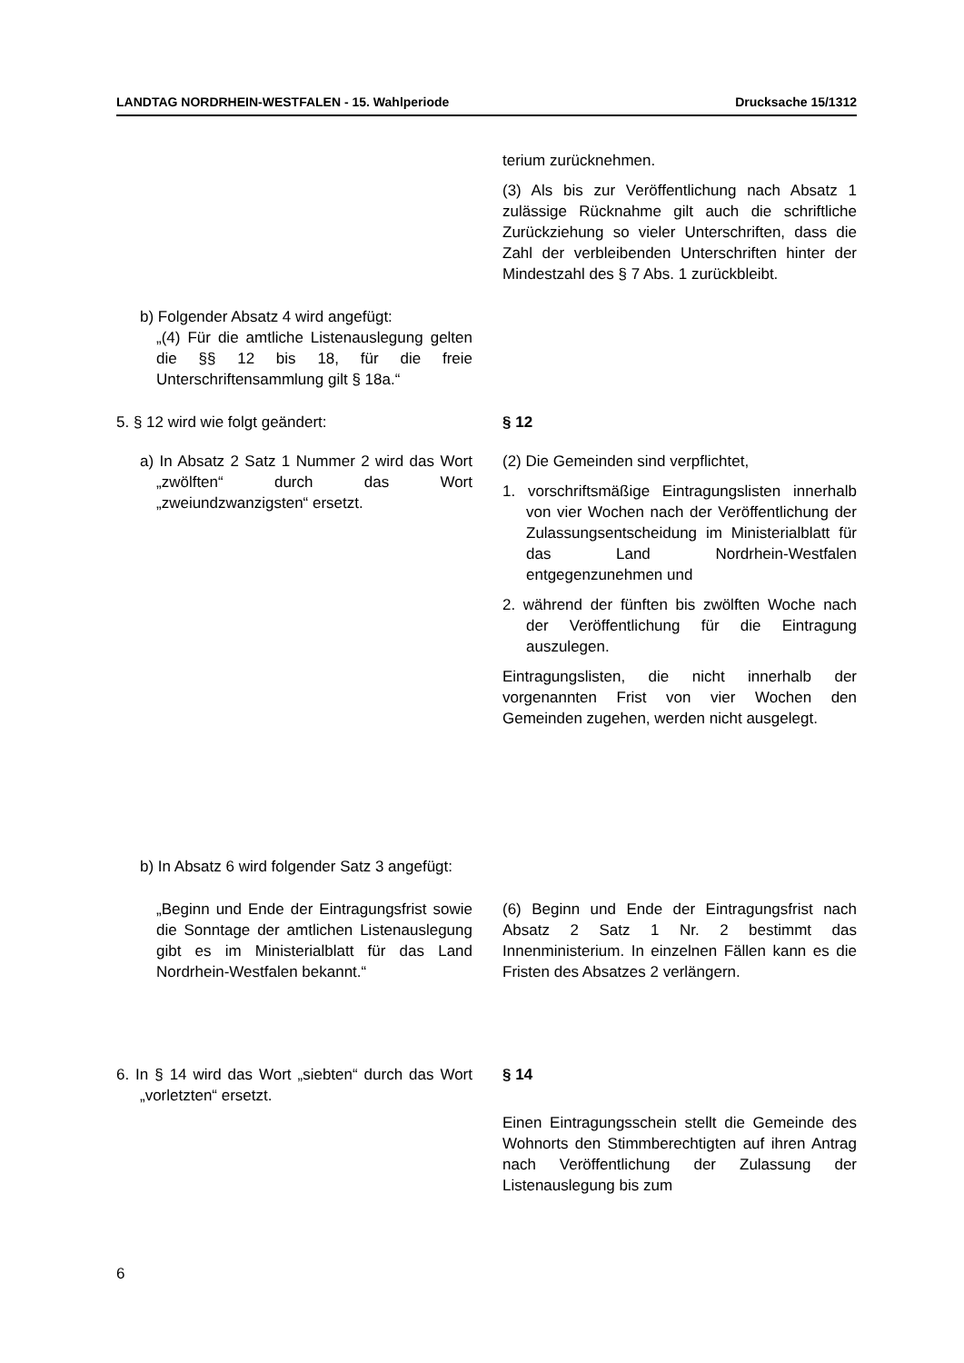LANDTAG NORDRHEIN-WESTFALEN - 15. Wahlperiode Drucksache 15/1312
terium zurücknehmen.
(3) Als bis zur Veröffentlichung nach Absatz 1 zulässige Rücknahme gilt auch die schriftliche Zurückziehung so vieler Unterschriften, dass die Zahl der verbleibenden Unterschriften hinter der Mindestzahl des § 7 Abs. 1 zurückbleibt.
b) Folgender Absatz 4 wird angefügt:
„(4) Für die amtliche Listenauslegung gelten die §§ 12 bis 18, für die freie Unterschriftensammlung gilt § 18a.“
5. § 12 wird wie folgt geändert:
a) In Absatz 2 Satz 1 Nummer 2 wird das Wort „zwölften“ durch das Wort „zweiundzwanzigsten“ ersetzt.
§ 12
(2) Die Gemeinden sind verpflichtet,
1. vorschriftsmäßige Eintragungslisten innerhalb von vier Wochen nach der Veröffentlichung der Zulassungsentscheidung im Ministerialblatt für das Land Nordrhein-Westfalen entgegenzunehmen und
2. während der fünften bis zwölften Woche nach der Veröffentlichung für die Eintragung auszulegen.
Eintragungslisten, die nicht innerhalb der vorgenannten Frist von vier Wochen den Gemeinden zugehen, werden nicht ausgelegt.
b) In Absatz 6 wird folgender Satz 3 angefügt:
„Beginn und Ende der Eintragungsfrist sowie die Sonntage der amtlichen Listenauslegung gibt es im Ministerialblatt für das Land Nordrhein-Westfalen bekannt.“
(6) Beginn und Ende der Eintragungsfrist nach Absatz 2 Satz 1 Nr. 2 bestimmt das Innenministerium. In einzelnen Fällen kann es die Fristen des Absatzes 2 verlängern.
6. In § 14 wird das Wort „siebten“ durch das Wort „vorletzten“ ersetzt.
§ 14
Einen Eintragungsschein stellt die Gemeinde des Wohnorts den Stimmberechtigten auf ihren Antrag nach Veröffentlichung der Zulassung der Listenauslegung bis zum
6